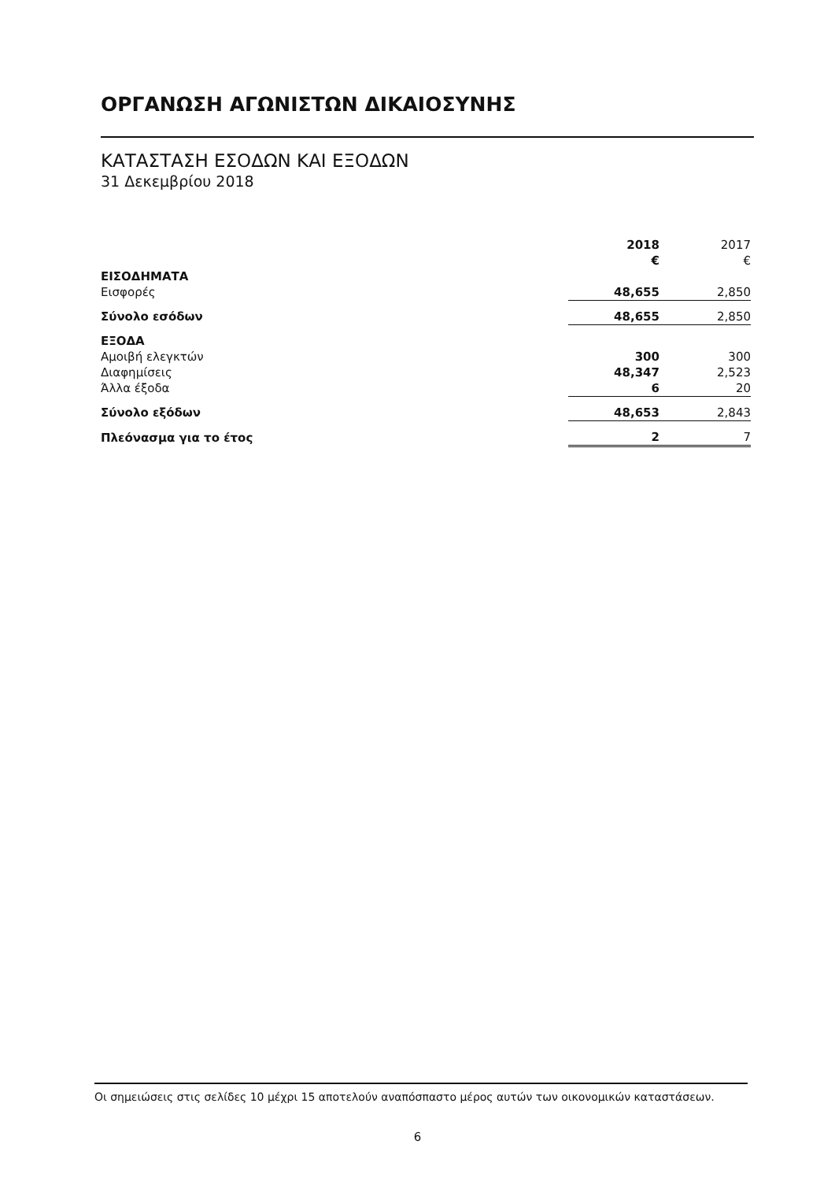ΟΡΓΑΝΩΣΗ ΑΓΩΝΙΣΤΩΝ ΔΙΚΑΙΟΣΥΝΗΣ
ΚΑΤΑΣΤΑΣΗ ΕΣΟΔΩΝ ΚΑΙ ΕΞΟΔΩΝ
31 Δεκεμβρίου 2018
| | 2018 | 2017 |
| | € | € |
| ΕΙΣΟΔΗΜΑΤΑ | | |
| Εισφορές | 48,655 | 2,850 |
| Σύνολο εσόδων | 48,655 | 2,850 |
| ΕΞΟΔΑ | | |
| Αμοιβή ελεγκτών | 300 | 300 |
| Διαφημίσεις | 48,347 | 2,523 |
| Άλλα έξοδα | 6 | 20 |
| Σύνολο εξόδων | 48,653 | 2,843 |
| Πλεόνασμα για το έτος | 2 | 7 |
Οι σημειώσεις στις σελίδες 10 μέχρι 15 αποτελούν αναπόσπαστο μέρος αυτών των οικονομικών καταστάσεων.
6